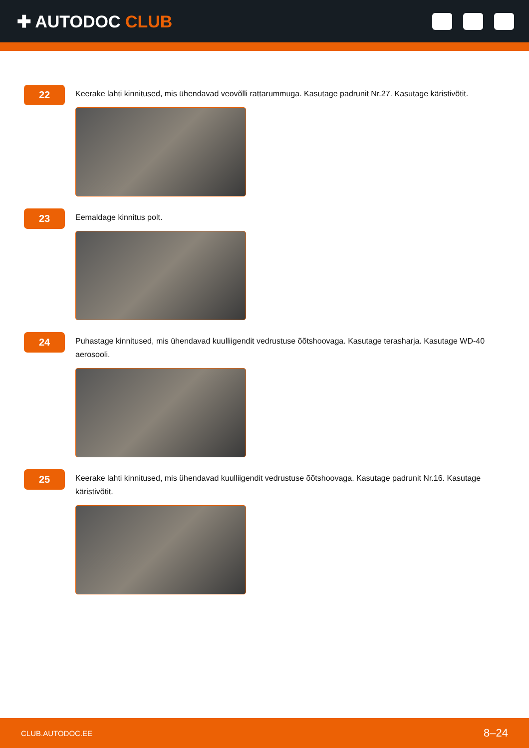✚ AUTODOC CLUB
22
Keerake lahti kinnitused, mis ühendavad veovõlli rattarummuga. Kasutage padrunit Nr.27. Kasutage käristivõtit.
23
Eemaldage kinnitus polt.
24
Puhastage kinnitused, mis ühendavad kuulliigendit vedrustuse õõtshoovaga. Kasutage terasharja. Kasutage WD-40 aerosooli.
25
Keerake lahti kinnitused, mis ühendavad kuulliigendit vedrustuse õõtshoovaga. Kasutage padrunit Nr.16. Kasutage käristivõtit.
CLUB.AUTODOC.EE 8–24